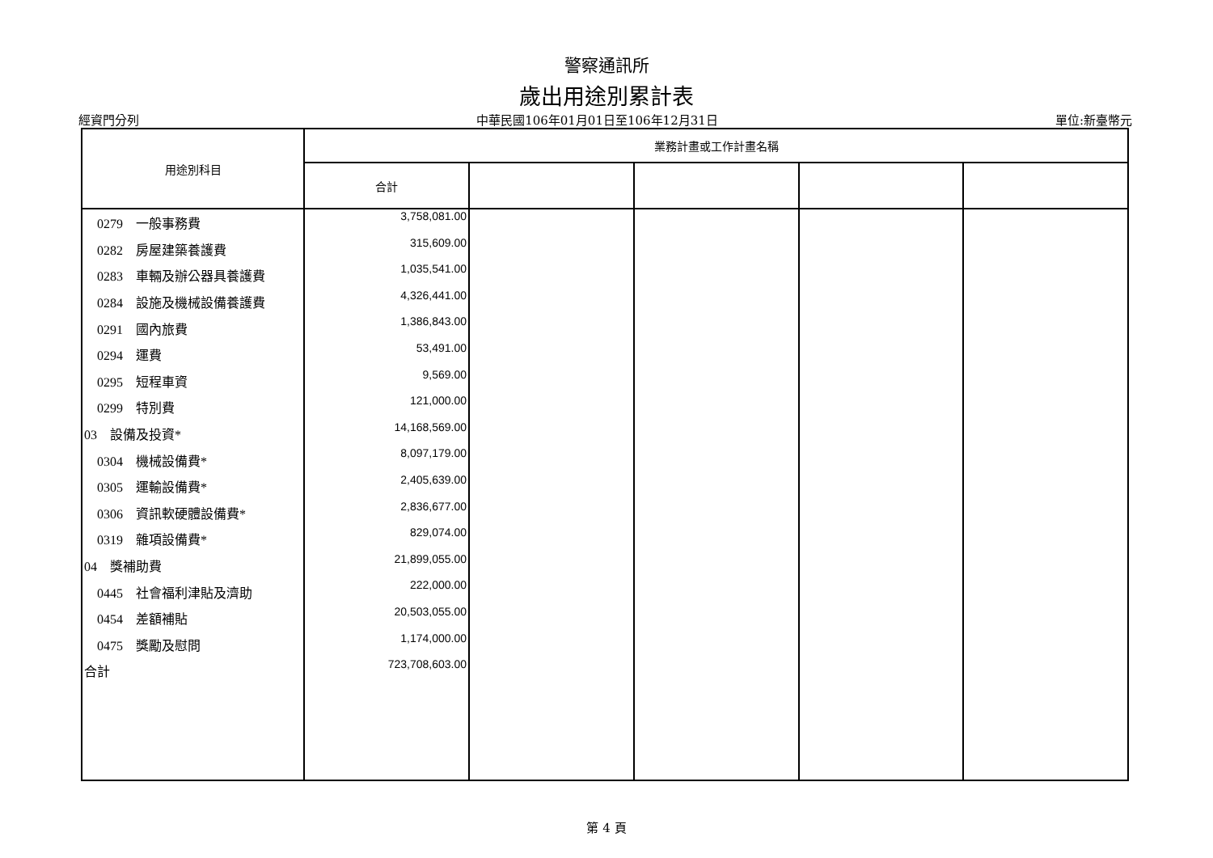警察通訊所
歲出用途別累計表
經資門分列 中華民國106年01月01日至106年12月31日 單位:新臺幣元
| 用途別科目 | 業務計畫或工作計畫名稱 | | | | |
| --- | --- | --- | --- | --- | --- |
| | 合計 | | | | |
| 0279 一般事務費 | 3,758,081.00 | | | | |
| 0282 房屋建築養護費 | 315,609.00 | | | | |
| 0283 車輛及辦公器具養護費 | 1,035,541.00 | | | | |
| 0284 設施及機械設備養護費 | 4,326,441.00 | | | | |
| 0291 國內旅費 | 1,386,843.00 | | | | |
| 0294 運費 | 53,491.00 | | | | |
| 0295 短程車資 | 9,569.00 | | | | |
| 0299 特別費 | 121,000.00 | | | | |
| 03 設備及投資* | 14,168,569.00 | | | | |
| 0304 機械設備費* | 8,097,179.00 | | | | |
| 0305 運輸設備費* | 2,405,639.00 | | | | |
| 0306 資訊軟硬體設備費* | 2,836,677.00 | | | | |
| 0319 雜項設備費* | 829,074.00 | | | | |
| 04 獎補助費 | 21,899,055.00 | | | | |
| 0445 社會福利津貼及濟助 | 222,000.00 | | | | |
| 0454 差額補貼 | 20,503,055.00 | | | | |
| 0475 獎勵及慰問 | 1,174,000.00 | | | | |
| 合計 | 723,708,603.00 | | | | |
第 4 頁